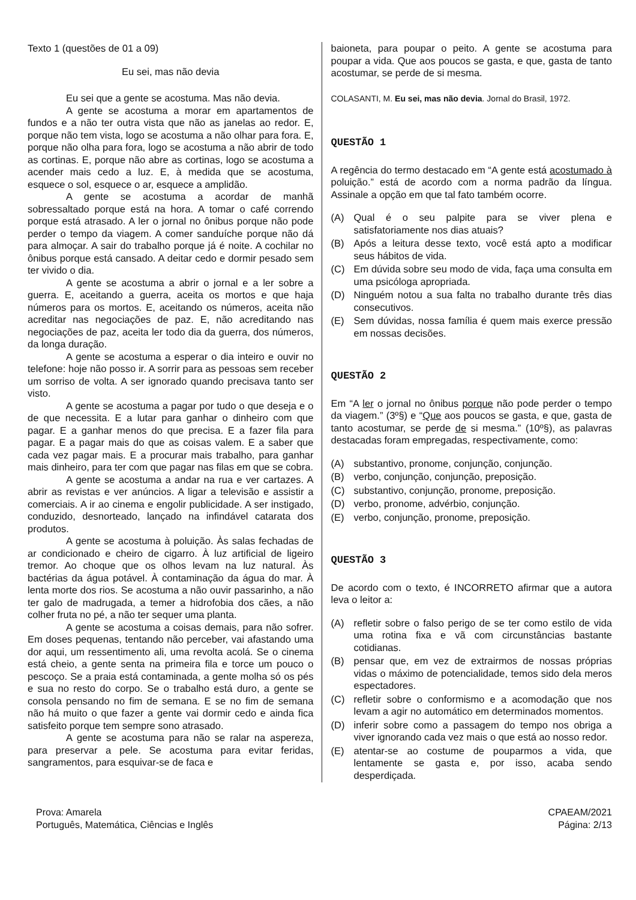Texto 1 (questões de 01 a 09)
Eu sei, mas não devia
Eu sei que a gente se acostuma. Mas não devia.
A gente se acostuma a morar em apartamentos de fundos e a não ter outra vista que não as janelas ao redor. E, porque não tem vista, logo se acostuma a não olhar para fora. E, porque não olha para fora, logo se acostuma a não abrir de todo as cortinas. E, porque não abre as cortinas, logo se acostuma a acender mais cedo a luz. E, à medida que se acostuma, esquece o sol, esquece o ar, esquece a amplidão.
A gente se acostuma a acordar de manhã sobressaltado porque está na hora. A tomar o café correndo porque está atrasado. A ler o jornal no ônibus porque não pode perder o tempo da viagem. A comer sanduíche porque não dá para almoçar. A sair do trabalho porque já é noite. A cochilar no ônibus porque está cansado. A deitar cedo e dormir pesado sem ter vivido o dia.
A gente se acostuma a abrir o jornal e a ler sobre a guerra. E, aceitando a guerra, aceita os mortos e que haja números para os mortos. E, aceitando os números, aceita não acreditar nas negociações de paz. E, não acreditando nas negociações de paz, aceita ler todo dia da guerra, dos números, da longa duração.
A gente se acostuma a esperar o dia inteiro e ouvir no telefone: hoje não posso ir. A sorrir para as pessoas sem receber um sorriso de volta. A ser ignorado quando precisava tanto ser visto.
A gente se acostuma a pagar por tudo o que deseja e o de que necessita. E a lutar para ganhar o dinheiro com que pagar. E a ganhar menos do que precisa. E a fazer fila para pagar. E a pagar mais do que as coisas valem. E a saber que cada vez pagar mais. E a procurar mais trabalho, para ganhar mais dinheiro, para ter com que pagar nas filas em que se cobra.
A gente se acostuma a andar na rua e ver cartazes. A abrir as revistas e ver anúncios. A ligar a televisão e assistir a comerciais. A ir ao cinema e engolir publicidade. A ser instigado, conduzido, desnorteado, lançado na infindável catarata dos produtos.
A gente se acostuma à poluição. Às salas fechadas de ar condicionado e cheiro de cigarro. À luz artificial de ligeiro tremor. Ao choque que os olhos levam na luz natural. Às bactérias da água potável. À contaminação da água do mar. À lenta morte dos rios. Se acostuma a não ouvir passarinho, a não ter galo de madrugada, a temer a hidrofobia dos cães, a não colher fruta no pé, a não ter sequer uma planta.
A gente se acostuma a coisas demais, para não sofrer. Em doses pequenas, tentando não perceber, vai afastando uma dor aqui, um ressentimento ali, uma revolta acolá. Se o cinema está cheio, a gente senta na primeira fila e torce um pouco o pescoço. Se a praia está contaminada, a gente molha só os pés e sua no resto do corpo. Se o trabalho está duro, a gente se consola pensando no fim de semana. E se no fim de semana não há muito o que fazer a gente vai dormir cedo e ainda fica satisfeito porque tem sempre sono atrasado.
A gente se acostuma para não se ralar na aspereza, para preservar a pele. Se acostuma para evitar feridas, sangramentos, para esquivar-se de faca e
baioneta, para poupar o peito. A gente se acostuma para poupar a vida. Que aos poucos se gasta, e que, gasta de tanto acostumar, se perde de si mesma.
COLASANTI, M. Eu sei, mas não devia. Jornal do Brasil, 1972.
QUESTÃO 1
A regência do termo destacado em “A gente está acostumado à poluição.” está de acordo com a norma padrão da língua. Assinale a opção em que tal fato também ocorre.
(A) Qual é o seu palpite para se viver plena e satisfatoriamente nos dias atuais?
(B) Após a leitura desse texto, você está apto a modificar seus hábitos de vida.
(C) Em dúvida sobre seu modo de vida, faça uma consulta em uma psicóloga apropriada.
(D) Ninguém notou a sua falta no trabalho durante três dias consecutivos.
(E) Sem dúvidas, nossa família é quem mais exerce pressão em nossas decisões.
QUESTÃO 2
Em “A ler o jornal no ônibus porque não pode perder o tempo da viagem.” (3º§) e “Que aos poucos se gasta, e que, gasta de tanto acostumar, se perde de si mesma.” (10º§), as palavras destacadas foram empregadas, respectivamente, como:
(A) substantivo, pronome, conjunção, conjunção.
(B) verbo, conjunção, conjunção, preposição.
(C) substantivo, conjunção, pronome, preposição.
(D) verbo, pronome, advérbio, conjunção.
(E) verbo, conjunção, pronome, preposição.
QUESTÃO 3
De acordo com o texto, é INCORRETO afirmar que a autora leva o leitor a:
(A) refletir sobre o falso perigo de se ter como estilo de vida uma rotina fixa e vã com circunstâncias bastante cotidianas.
(B) pensar que, em vez de extrairmos de nossas próprias vidas o máximo de potencialidade, temos sido dela meros espectadores.
(C) refletir sobre o conformismo e a acomodação que nos levam a agir no automático em determinados momentos.
(D) inferir sobre como a passagem do tempo nos obriga a viver ignorando cada vez mais o que está ao nosso redor.
(E) atentar-se ao costume de pouparmos a vida, que lentamente se gasta e, por isso, acaba sendo desperdiçada.
Prova: Amarela
Português, Matemática, Ciências e Inglês
CPAEAM/2021
Página: 2/13